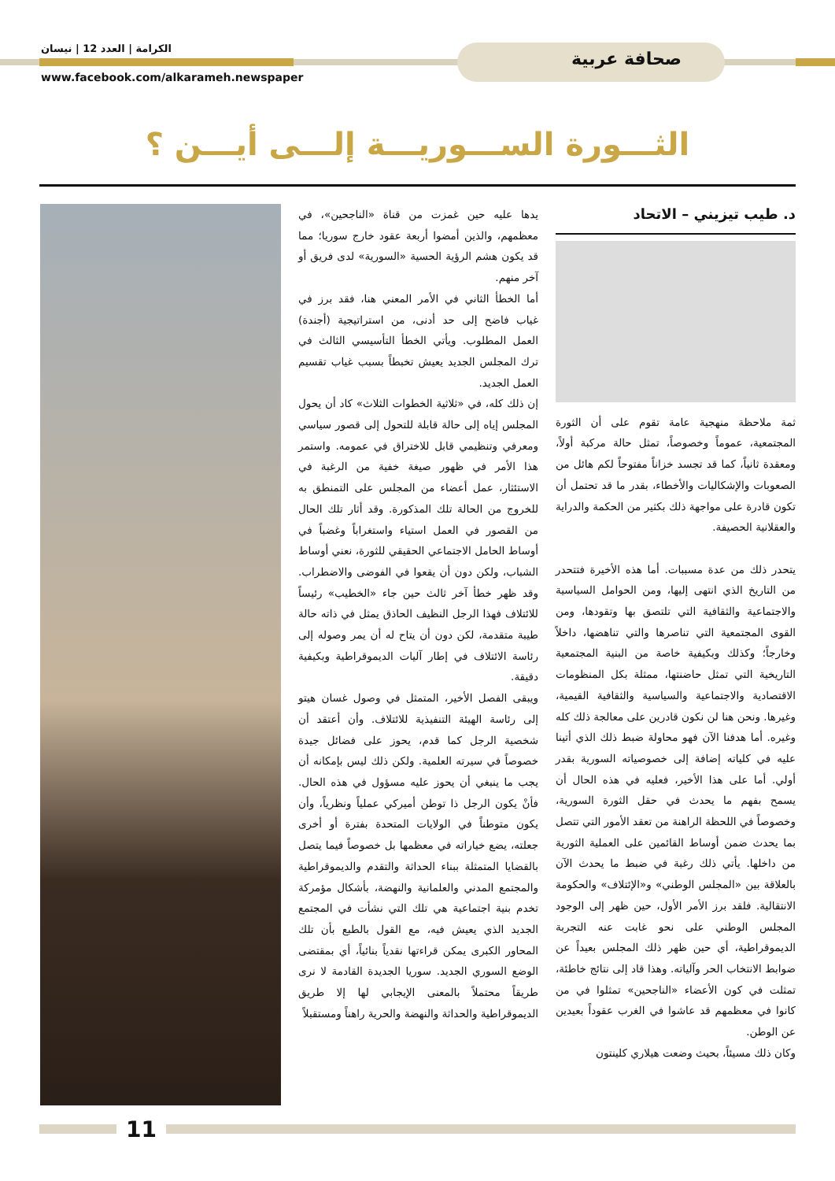صحافة عربية
الكرامة | العدد 12 | نيسان
www.facebook.com/alkarameh.newspaper
الثـــورة الســـوريـــة إلـــى أيـــن ؟
د. طيب تيزيني – الاتحاد
ثمة ملاحظة منهجية عامة تقوم على أن الثورة المجتمعية، عموماً وخصوصاً، تمثل حالة مركبة أولاً، ومعقدة ثانياً، كما قد تجسد خزاناً مفتوحاً لكم هائل من الصعوبات والإشكاليات والأخطاء، بقدر ما قد تحتمل أن تكون قادرة على مواجهة ذلك بكثير من الحكمة والدراية والعقلانية الحصيفة.
يتحدر ذلك من عدة مسببات. أما هذه الأخيرة فتتحدر من التاريخ الذي انتهى إليها، ومن الحوامل السياسية والاجتماعية والثقافية التي تلتصق بها وتقودها، ومن القوى المجتمعية التي تناصرها والتي تناهضها، داخلاً وخارجاً؛ وكذلك وبكيفية خاصة من البنية المجتمعية التاريخية التي تمثل حاضنتها، ممثلة بكل المنظومات الاقتصادية والاجتماعية والسياسية والثقافية القيمية، وغيرها. ونحن هنا لن نكون قادرين على معالجة ذلك كله وغيره. أما هدفنا الآن فهو محاولة ضبط ذلك الذي أتينا عليه في كلياته إضافة إلى خصوصياته السورية بقدر أولي. أما على هذا الأخير، فعليه في هذه الحال أن يسمح بفهم ما يحدث في حقل الثورة السورية، وخصوصاً في اللحظة الراهنة من تعقد الأمور التي تتصل بما يحدث ضمن أوساط القائمين على العملية الثورية من داخلها. يأتي ذلك رغبة في ضبط ما يحدث الآن بالعلاقة بين «المجلس الوطني» و«الإئتلاف» والحكومة الانتقالية. فلقد برز الأمر الأول، حين ظهر إلى الوجود المجلس الوطني على نحو غابت عنه التجربة الديموقراطية، أي حين ظهر ذلك المجلس بعيداً عن ضوابط الانتخاب الحر وآلياته. وهذا قاد إلى نتائج خاطئة، تمثلت في كون الأعضاء «الناجحين» تمثلوا في من كانوا في معظمهم قد عاشوا في الغرب عقوداً بعيدين عن الوطن.
وكان ذلك مسيئاً، بحيث وضعت هيلاري كلينتون
يدها عليه حين غمزت من قناة «الناجحين»، في معظمهم، والذين أمضوا أربعة عقود خارج سوريا؛ مما قد يكون هشم الرؤية الحسية «السورية» لدى فريق أو آخر منهم.
أما الخطأ الثاني في الأمر المعني هنا، فقد برز في غياب فاضح إلى حد أدنى، من استراتيجية (أجندة) العمل المطلوب. ويأتي الخطأ التأسيسي الثالث في ترك المجلس الجديد يعيش تخبطاً بسبب غياب تقسيم العمل الجديد.
إن ذلك كله، في «ثلاثية الخطوات الثلاث» كاد أن يحول المجلس إياه إلى حالة قابلة للتحول إلى قصور سياسي ومعرفي وتنظيمي قابل للاختراق في عمومه. واستمر هذا الأمر في ظهور صيغة خفية من الرغبة في الاستئثار، عمل أعضاء من المجلس على التمنطق به للخروج من الحالة تلك المذكورة. وقد أثار تلك الحال من القصور في العمل استياء واستغراباً وغضباً في أوساط الحامل الاجتماعي الحقيقي للثورة، نعني أوساط الشباب، ولكن دون أن يقعوا في الفوضى والاضطراب. وقد ظهر خطأ آخر ثالث حين جاء «الخطيب» رئيساً للائتلاف فهذا الرجل النظيف الحاذق يمثل في ذاته حالة طيبة متقدمة، لكن دون أن يتاح له أن يمر وصوله إلى رئاسة الائتلاف في إطار آليات الديموقراطية وبكيفية دقيقة.
ويبقى الفصل الأخير، المتمثل في وصول غسان هيتو إلى رئاسة الهيئة التنفيذية للائتلاف. وأن أعتقد أن شخصية الرجل كما قدم، يحوز على فضائل جيدة خصوصاً في سيرته العلمية. ولكن ذلك ليس بإمكانه أن يجب ما ينبغي أن يحوز عليه مسؤول في هذه الحال. فأنْ يكون الرجل ذا توطن أميركي عملياً ونظرياً، وأن يكون متوطناً في الولايات المتحدة بفترة أو أخرى جعلته، يضع خياراته في معظمها بل خصوصاً فيما يتصل بالقضايا المتمثلة ببناء الحداثة والتقدم والديموقراطية والمجتمع المدني والعلمانية والنهضة، بأشكال مؤمركة تخدم بنية اجتماعية هي تلك التي نشأت في المجتمع الجديد الذي يعيش فيه، مع القول بالطبع بأن تلك المحاور الكبرى يمكن قراءتها نقدياً بنائياً، أي بمقتضى الوضع السوري الجديد. سوريا الجديدة القادمة لا نرى طريقاً محتملاً بالمعنى الإيجابي لها إلا طريق الديموقراطية والحداثة والنهضة والحرية راهناً ومستقبلاً
11